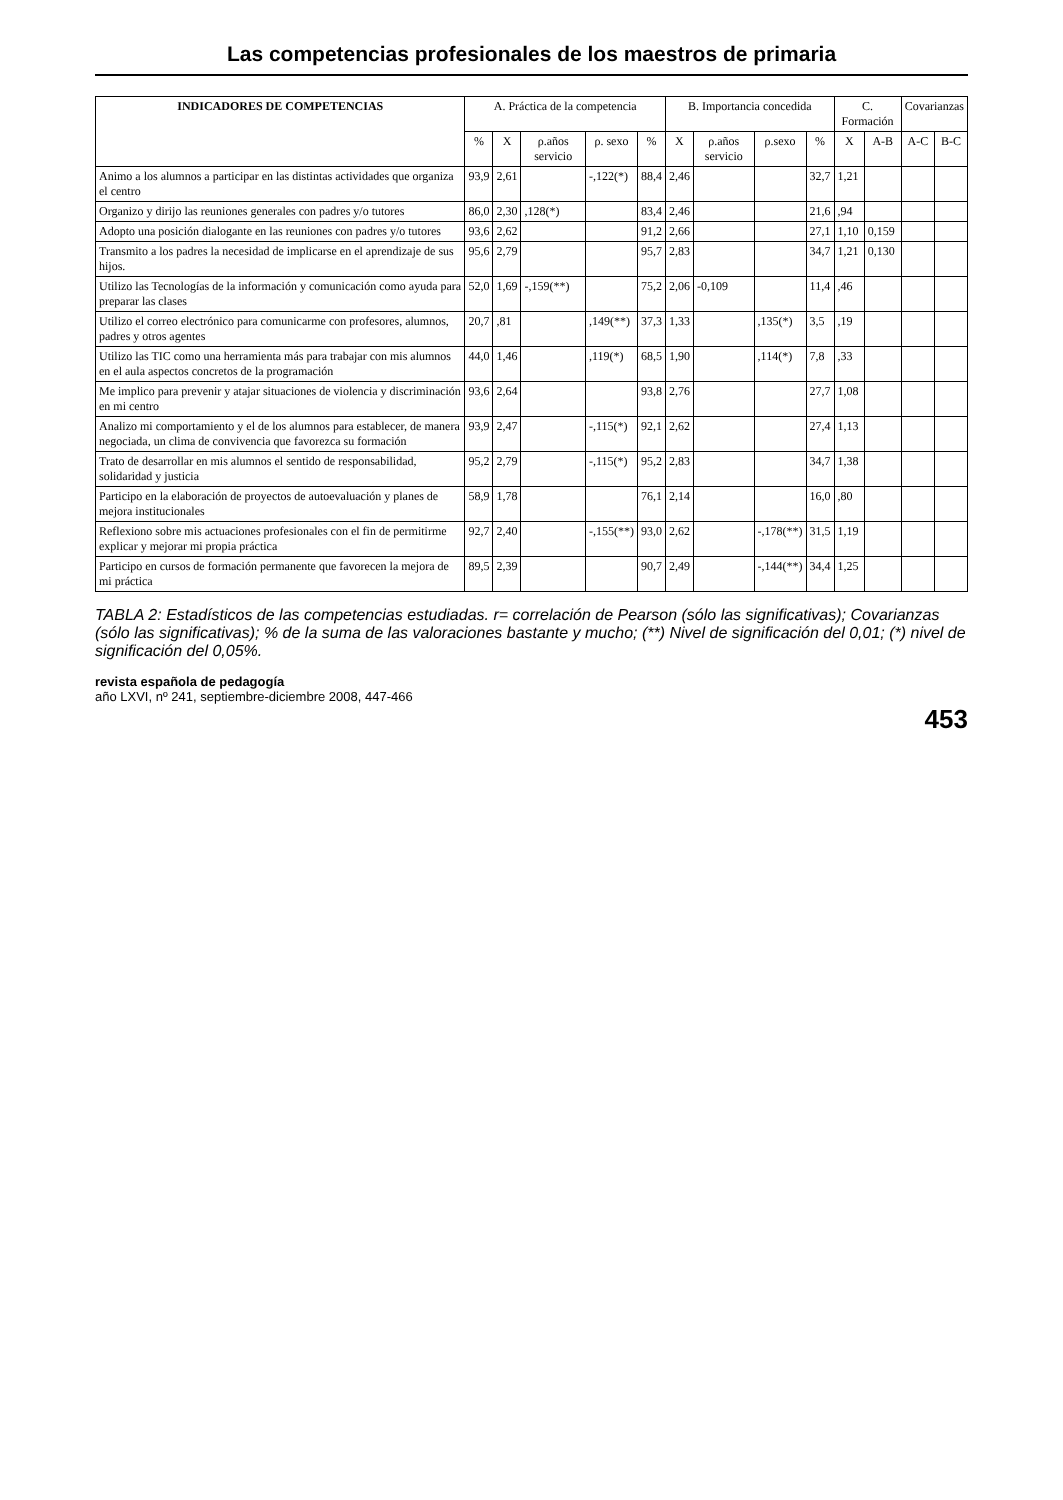Las competencias profesionales de los maestros de primaria
| INDICADORES DE COMPETENCIAS | A. Práctica de la competencia | | | | | B. Importancia concedida | | | | C. Formación | | Covarianzas | |
| --- | --- | --- | --- | --- | --- | --- | --- | --- | --- | --- | --- | --- | --- |
| | % | X | ρ.años servicio | ρ. sexo | % | X | ρ.años servicio | ρ.sexo | % | X | A-B | A-C | B-C |
| Animo a los alumnos a participar en las distintas actividades que organiza el centro | 93,9 | 2,61 | | -,122(*) | 88,4 | 2,46 | | | 32,7 | 1,21 | | | |
| Organizo y dirijo las reuniones generales con padres y/o tutores | 86,0 | 2,30 | ,128(*) | | 83,4 | 2,46 | | | 21,6 | ,94 | | | |
| Adopto una posición dialogante en las reuniones con padres y/o tutores | 93,6 | 2,62 | | | 91,2 | 2,66 | | | 27,1 | 1,10 | 0,159 | | |
| Transmito a los padres la necesidad de implicarse en el aprendizaje de sus hijos. | 95,6 | 2,79 | | | 95,7 | 2,83 | | | 34,7 | 1,21 | 0,130 | | |
| Utilizo las Tecnologías de la información y comunicación como ayuda para preparar las clases | 52,0 | 1,69 | -,159(**) | | 75,2 | 2,06 | -0,109 | | 11,4 | ,46 | | | |
| Utilizo el correo electrónico para comunicarme con profesores, alumnos, padres y otros agentes | 20,7 | ,81 | | ,149(**) | 37,3 | 1,33 | | ,135(*) | 3,5 | ,19 | | | |
| Utilizo las TIC como una herramienta más para trabajar con mis alumnos en el aula aspectos concretos de la programación | 44,0 | 1,46 | | ,119(*) | 68,5 | 1,90 | | ,114(*) | 7,8 | ,33 | | | |
| Me implico para prevenir y atajar situaciones de violencia y discriminación en mi centro | 93,6 | 2,64 | | | 93,8 | 2,76 | | | 27,7 | 1,08 | | | |
| Analizo mi comportamiento y el de los alumnos para establecer, de manera negociada, un clima de convivencia que favorezca su formación | 93,9 | 2,47 | | -,115(*) | 92,1 | 2,62 | | | 27,4 | 1,13 | | | |
| Trato de desarrollar en mis alumnos el sentido de responsabilidad, solidaridad y justicia | 95,2 | 2,79 | | -,115(*) | 95,2 | 2,83 | | | 34,7 | 1,38 | | | |
| Participo en la elaboración de proyectos de autoevaluación y planes de mejora institucionales | 58,9 | 1,78 | | | 76,1 | 2,14 | | | 16,0 | ,80 | | | |
| Reflexiono sobre mis actuaciones profesionales con el fin de permitirme explicar y mejorar mi propia práctica | 92,7 | 2,40 | | -,155(**) | 93,0 | 2,62 | | -,178(**) | 31,5 | 1,19 | | | |
| Participo en cursos de formación permanente que favorecen la mejora de mi práctica | 89,5 | 2,39 | | | 90,7 | 2,49 | | -,144(**) | 34,4 | 1,25 | | | |
TABLA 2: Estadísticos de las competencias estudiadas. r= correlación de Pearson (sólo las significativas); Covarianzas (sólo las significativas); % de la suma de las valoraciones bastante y mucho; (**) Nivel de significación del 0,01; (*) nivel de significación del 0,05%.
revista española de pedagogía
año LXVI, nº 241, septiembre-diciembre 2008, 447-466
453